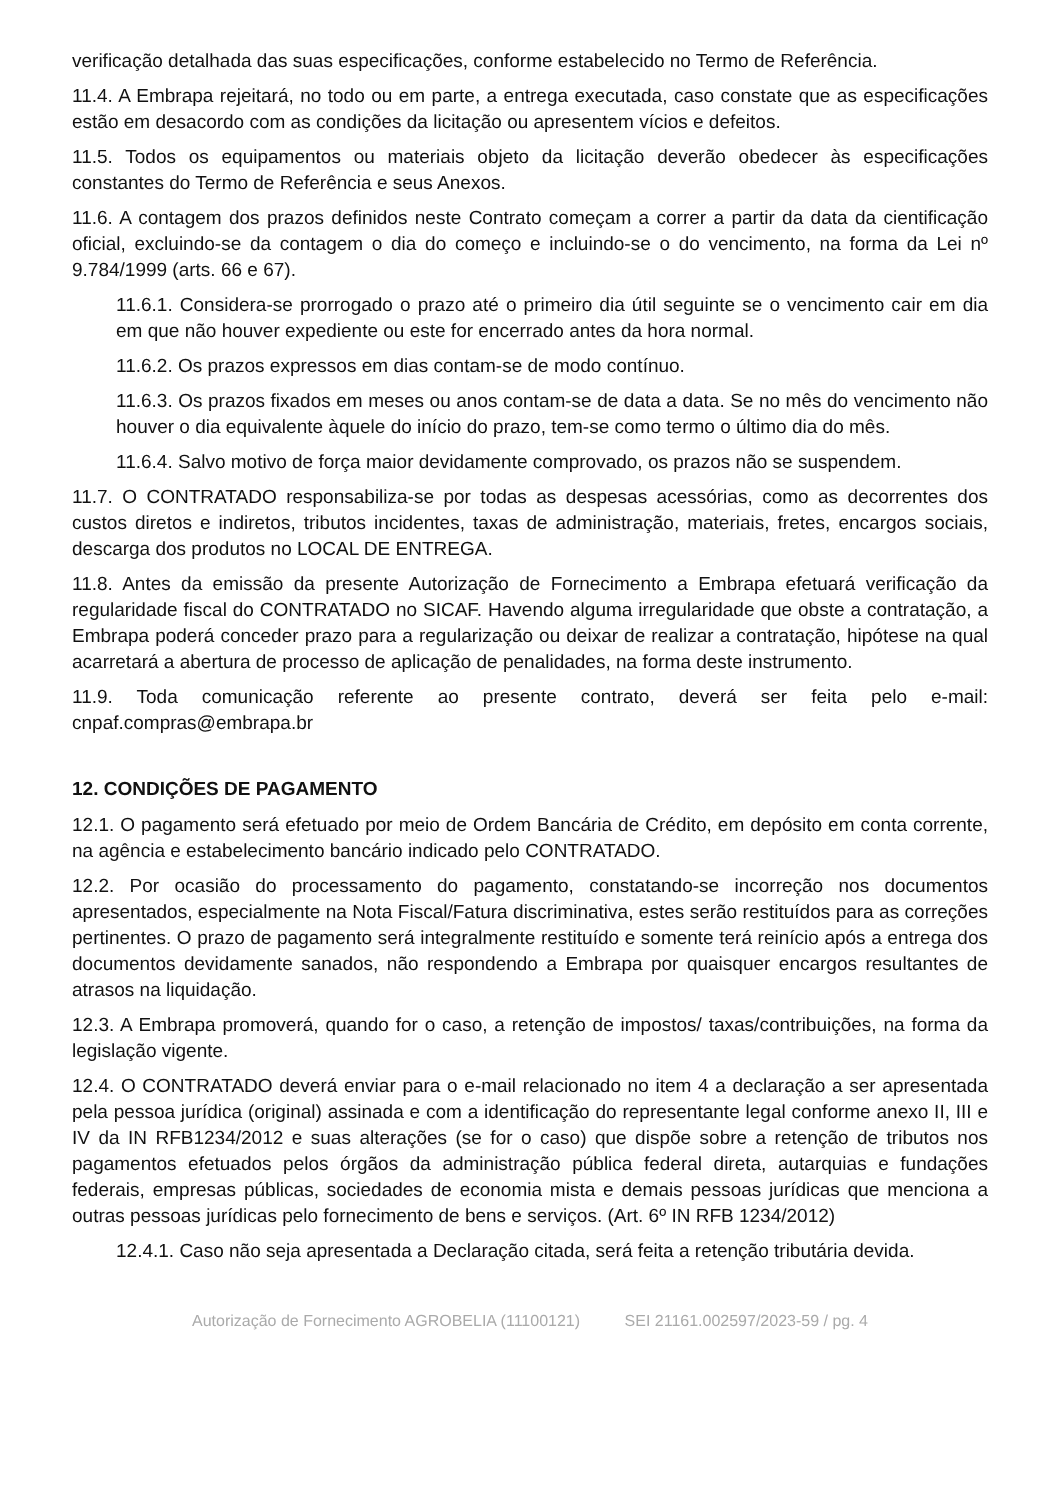verificação detalhada das suas especificações, conforme estabelecido no Termo de Referência.
11.4. A Embrapa rejeitará, no todo ou em parte, a entrega executada, caso constate que as especificações estão em desacordo com as condições da licitação ou apresentem vícios e defeitos.
11.5. Todos os equipamentos ou materiais objeto da licitação deverão obedecer às especificações constantes do Termo de Referência e seus Anexos.
11.6. A contagem dos prazos definidos neste Contrato começam a correr a partir da data da cientificação oficial, excluindo-se da contagem o dia do começo e incluindo-se o do vencimento, na forma da Lei nº 9.784/1999 (arts. 66 e 67).
11.6.1. Considera-se prorrogado o prazo até o primeiro dia útil seguinte se o vencimento cair em dia em que não houver expediente ou este for encerrado antes da hora normal.
11.6.2. Os prazos expressos em dias contam-se de modo contínuo.
11.6.3. Os prazos fixados em meses ou anos contam-se de data a data. Se no mês do vencimento não houver o dia equivalente àquele do início do prazo, tem-se como termo o último dia do mês.
11.6.4. Salvo motivo de força maior devidamente comprovado, os prazos não se suspendem.
11.7. O CONTRATADO responsabiliza-se por todas as despesas acessórias, como as decorrentes dos custos diretos e indiretos, tributos incidentes, taxas de administração, materiais, fretes, encargos sociais, descarga dos produtos no LOCAL DE ENTREGA.
11.8. Antes da emissão da presente Autorização de Fornecimento a Embrapa efetuará verificação da regularidade fiscal do CONTRATADO no SICAF. Havendo alguma irregularidade que obste a contratação, a Embrapa poderá conceder prazo para a regularização ou deixar de realizar a contratação, hipótese na qual acarretará a abertura de processo de aplicação de penalidades, na forma deste instrumento.
11.9. Toda comunicação referente ao presente contrato, deverá ser feita pelo e-mail: cnpaf.compras@embrapa.br
12. CONDIÇÕES DE PAGAMENTO
12.1. O pagamento será efetuado por meio de Ordem Bancária de Crédito, em depósito em conta corrente, na agência e estabelecimento bancário indicado pelo CONTRATADO.
12.2. Por ocasião do processamento do pagamento, constatando-se incorreção nos documentos apresentados, especialmente na Nota Fiscal/Fatura discriminativa, estes serão restituídos para as correções pertinentes. O prazo de pagamento será integralmente restituído e somente terá reinício após a entrega dos documentos devidamente sanados, não respondendo a Embrapa por quaisquer encargos resultantes de atrasos na liquidação.
12.3. A Embrapa promoverá, quando for o caso, a retenção de impostos/ taxas/contribuições, na forma da legislação vigente.
12.4. O CONTRATADO deverá enviar para o e-mail relacionado no item 4 a declaração a ser apresentada pela pessoa jurídica (original) assinada e com a identificação do representante legal conforme anexo II, III e IV da IN RFB1234/2012 e suas alterações (se for o caso) que dispõe sobre a retenção de tributos nos pagamentos efetuados pelos órgãos da administração pública federal direta, autarquias e fundações federais, empresas públicas, sociedades de economia mista e demais pessoas jurídicas que menciona a outras pessoas jurídicas pelo fornecimento de bens e serviços. (Art. 6º IN RFB 1234/2012)
12.4.1. Caso não seja apresentada a Declaração citada, será feita a retenção tributária devida.
Autorização de Fornecimento AGROBELIA (11100121) SEI 21161.002597/2023-59 / pg. 4